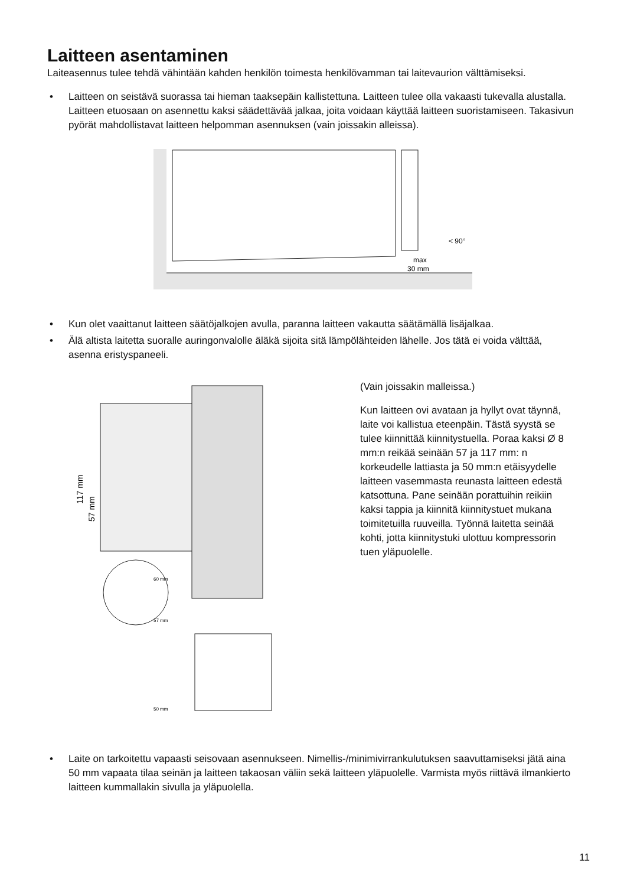Laitteen asentaminen
Laiteasennus tulee tehdä vähintään kahden henkilön toimesta henkilövamman tai laitevaurion välttämiseksi.
• Laitteen on seistävä suorassa tai hieman taaksepäin kallistettuna. Laitteen tulee olla vakaasti tukevalla alustalla. Laitteen etuosaan on asennettu kaksi säädettävää jalkaa, joita voidaan käyttää laitteen suoristamiseen. Takasivun pyörät mahdollistavat laitteen helpomman asennuksen (vain joissakin alleissa).
max
30 mm
< 90°
• Kun olet vaaittanut laitteen säätöjalkojen avulla, paranna laitteen vakautta säätämällä lisäjalkaa.
• Älä altista laitetta suoralle auringonvalolle äläkä sijoita sitä lämpölähteiden lähelle. Jos tätä ei voida välttää, asenna eristyspaneeli.
117 mm
57 mm
60 mm
57 mm
50 mm
(Vain joissakin malleissa.)
Kun laitteen ovi avataan ja hyllyt ovat täynnä, laite voi kallistua eteenpäin. Tästä syystä se tulee kiinnittää kiinnitystuella. Poraa kaksi Ø 8 mm:n reikää seinään 57 ja 117 mm: n korkeudelle lattiasta ja 50 mm:n etäisyydelle laitteen vasemmasta reunasta laitteen edestä katsottuna. Pane seinään porattuihin reikiin kaksi tappia ja kiinnitä kiinnitystuet mukana toimitetuilla ruuveilla. Työnnä laitetta seinää kohti, jotta kiinnitystuki ulottuu kompressorin tuen yläpuolelle.
• Laite on tarkoitettu vapaasti seisovaan asennukseen. Nimellis-/minimivirrankulutuksen saavuttamiseksi jätä aina 50 mm vapaata tilaa seinän ja laitteen takaosan väliin sekä laitteen yläpuolelle. Varmista myös riittävä ilmankierto laitteen kummallakin sivulla ja yläpuolella.
11